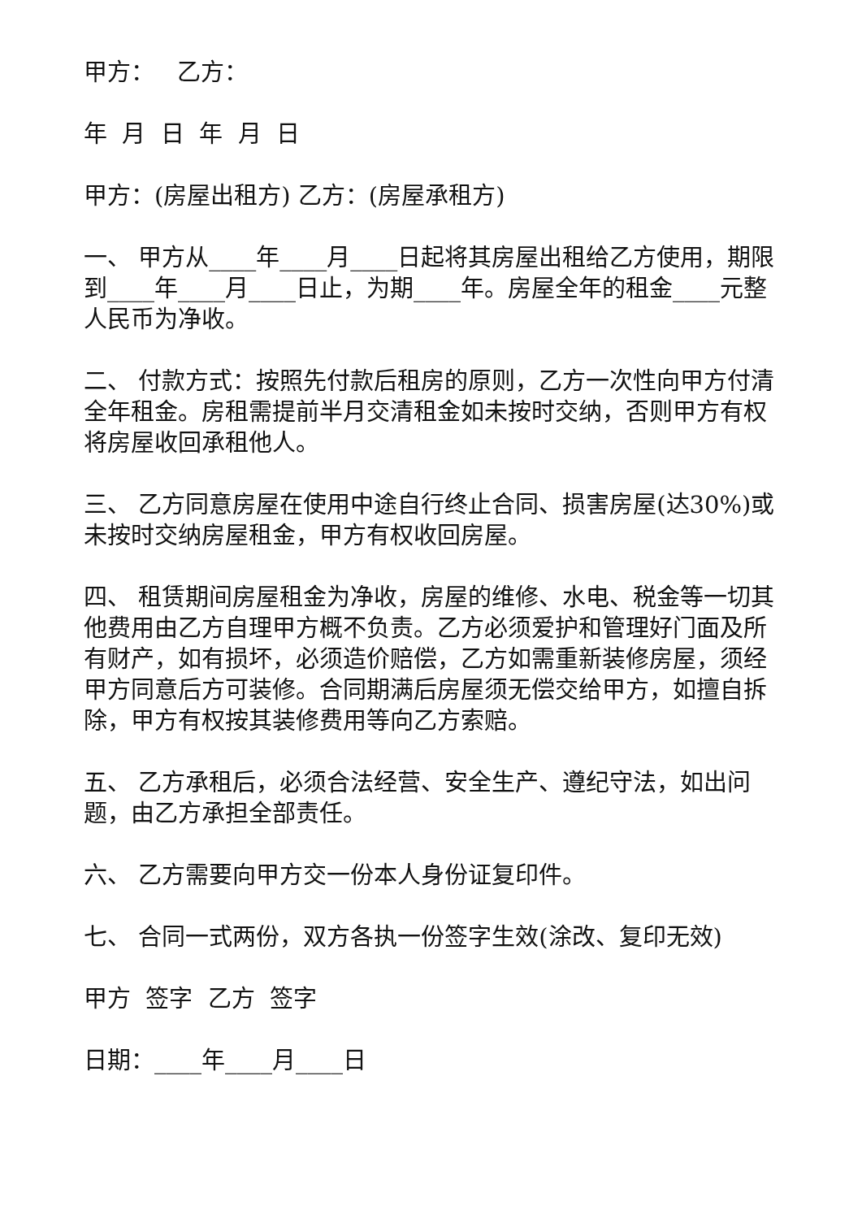甲方： 乙方：
年 月 日 年 月 日
甲方：(房屋出租方) 乙方：(房屋承租方)
一、 甲方从____年____月____日起将其房屋出租给乙方使用，期限到____年____月____日止，为期____年。房屋全年的租金____元整人民币为净收。
二、 付款方式：按照先付款后租房的原则，乙方一次性向甲方付清全年租金。房租需提前半月交清租金如未按时交纳，否则甲方有权将房屋收回承租他人。
三、 乙方同意房屋在使用中途自行终止合同、损害房屋(达30%)或未按时交纳房屋租金，甲方有权收回房屋。
四、 租赁期间房屋租金为净收，房屋的维修、水电、税金等一切其他费用由乙方自理甲方概不负责。乙方必须爱护和管理好门面及所有财产，如有损坏，必须造价赔偿，乙方如需重新装修房屋，须经甲方同意后方可装修。合同期满后房屋须无偿交给甲方，如擅自拆除，甲方有权按其装修费用等向乙方索赔。
五、 乙方承租后，必须合法经营、安全生产、遵纪守法，如出问题，由乙方承担全部责任。
六、 乙方需要向甲方交一份本人身份证复印件。
七、 合同一式两份，双方各执一份签字生效(涂改、复印无效)
甲方 签字 乙方 签字
日期：____年____月____日